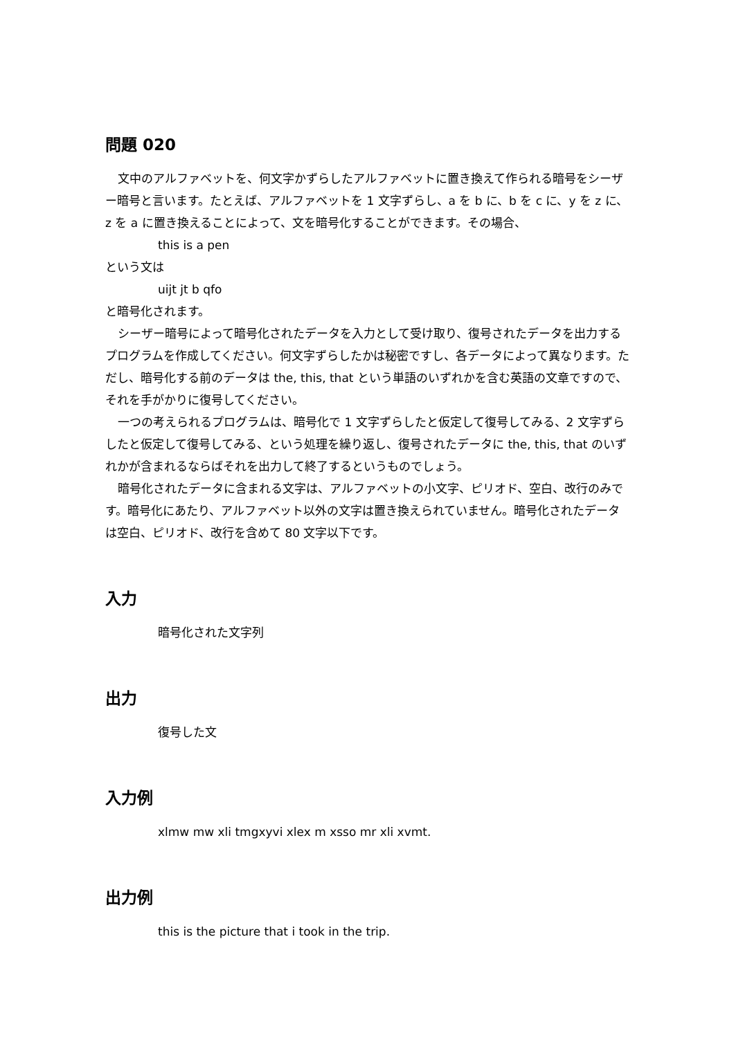問題 020
文中のアルファベットを、何文字かずらしたアルファベットに置き換えて作られる暗号をシーザー暗号と言います。たとえば、アルファベットを 1 文字ずらし、a を b に、b を c に、y を z に、z を a に置き換えることによって、文を暗号化することができます。その場合、
this is a pen
という文は
uijt jt b qfo
と暗号化されます。
シーザー暗号によって暗号化されたデータを入力として受け取り、復号されたデータを出力するプログラムを作成してください。何文字ずらしたかは秘密ですし、各データによって異なります。ただし、暗号化する前のデータは the, this, that という単語のいずれかを含む英語の文章ですので、それを手がかりに復号してください。
一つの考えられるプログラムは、暗号化で 1 文字ずらしたと仮定して復号してみる、2 文字ずらしたと仮定して復号してみる、という処理を繰り返し、復号されたデータに the, this, that のいずれかが含まれるならばそれを出力して終了するというものでしょう。
暗号化されたデータに含まれる文字は、アルファベットの小文字、ピリオド、空白、改行のみです。暗号化にあたり、アルファベット以外の文字は置き換えられていません。暗号化されたデータは空白、ピリオド、改行を含めて 80 文字以下です。
入力
暗号化された文字列
出力
復号した文
入力例
xlmw mw xli tmgxyvi xlex m xsso mr xli xvmt.
出力例
this is the picture that i took in the trip.